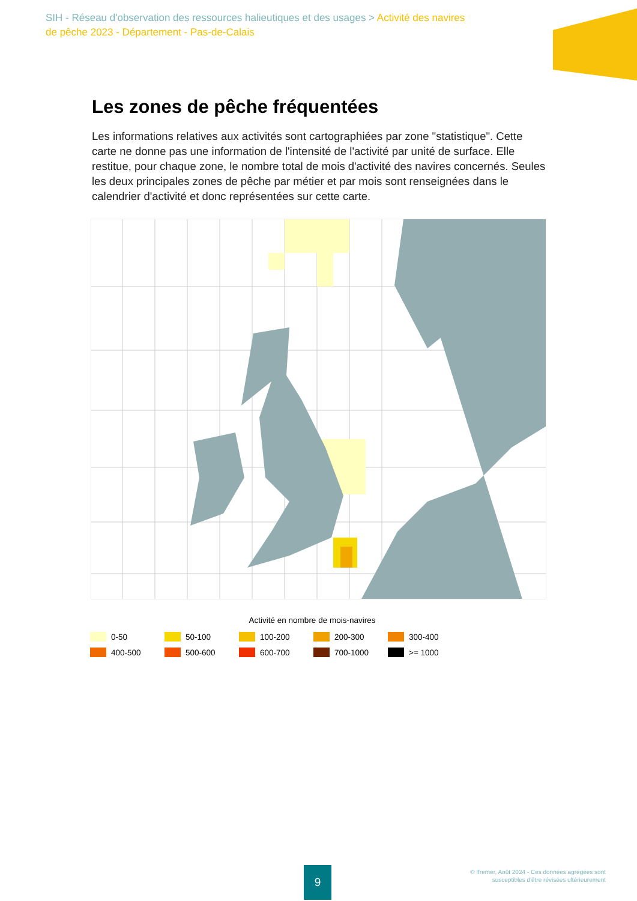SIH - Réseau d'observation des ressources halieutiques et des usages > Activité des navires de pêche 2023 - Département - Pas-de-Calais
Les zones de pêche fréquentées
Les informations relatives aux activités sont cartographiées par zone "statistique". Cette carte ne donne pas une information de l'intensité de l'activité par unité de surface. Elle restitue, pour chaque zone, le nombre total de mois d'activité des navires concernés. Seules les deux principales zones de pêche par métier et par mois sont renseignées dans le calendrier d'activité et donc représentées sur cette carte.
Activité en nombre de mois-navires
0-50 50-100 100-200 200-300 300-400
400-500 500-600 600-700 700-1000 >= 1000
9
© Ifremer, Août 2024 - Ces données agrégées sont
susceptibles d'être révisées ultérieurement